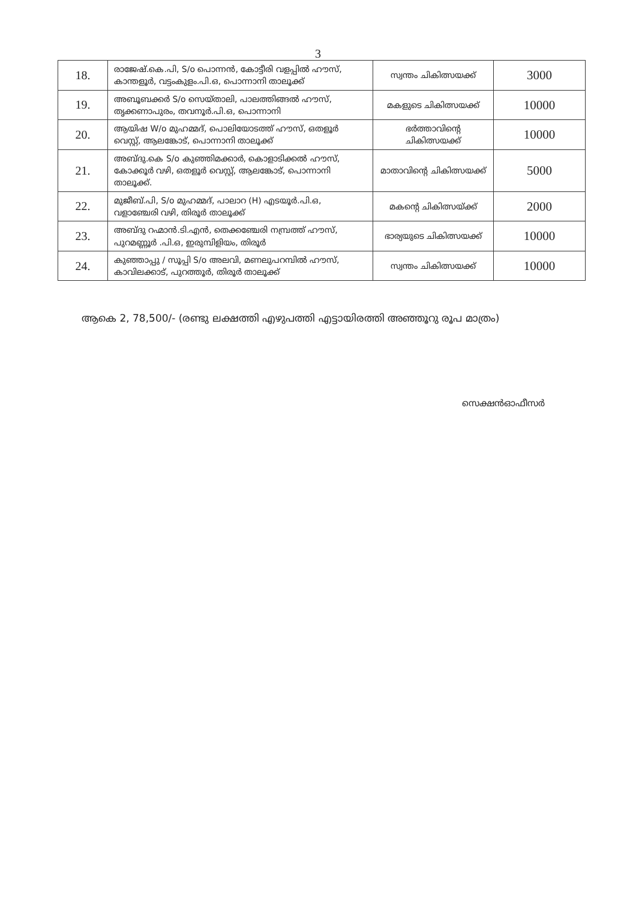3
| 18. | രാജേഷ്.കെ.പി, S/o പൊന്നൻ, കോട്ടീരി വളപ്പിൽ ഹൗസ്, കാന്തളൂർ, വട്ടംകുളം.പി.ഒ, പൊന്നാനി താലൂക്ക് | സ്വന്തം ചികിത്സയക്ക് | 3000 |
| 19. | അബൂബക്കർ S/o സെയ്താലി, പാലത്തിങ്ങൽ ഹൗസ്, തൃക്കണാപുരം, തവനൂർ.പി.ഒ, പൊന്നാനി | മകളുടെ ചികിത്സയക്ക് | 10000 |
| 20. | ആയിഷ W/o മുഹമ്മദ്, പൊലിയോടത്ത് ഹൗസ്, ഒതളൂർ വെസ്റ്റ്, ആലങ്കോട്, പൊന്നാനി താലൂക്ക് | ഭർത്താവിന്റെ ചികിത്സയക്ക് | 10000 |
| 21. | അബ്ദു.കെ S/o കുഞ്ഞിമക്കാർ, കൊളാടിക്കൽ ഹൗസ്, കോക്കൂർ വഴി, ഒതളൂർ വെസ്റ്റ്, ആലങ്കോട്, പൊന്നാനി താലൂക്ക്. | മാതാവിന്റെ ചികിത്സയക്ക് | 5000 |
| 22. | മുജീബ്.പി, S/o മുഹമ്മദ്, പാലാറ (H) എടയൂർ.പി.ഒ, വളാഞ്ചേരി വഴി, തിരൂർ താലൂക്ക് | മകന്റെ ചികിത്സയ്ക്ക് | 2000 |
| 23. | അബ്ദു റഹ്മാൻ.ടി.എൻ, തെക്കഞ്ചേരി നമ്പ്രത്ത് ഹൗസ്, പുറമണ്ണൂർ .പി.ഒ, ഇരുമ്പിളിയം, തിരൂർ | ഭാര്യയുടെ ചികിത്സയക്ക് | 10000 |
| 24. | കുഞ്ഞാപ്പു / സൂപ്പി S/o അലവി, മണലുപറമ്പിൽ ഹൗസ്, കാവിലക്കാട്, പുറത്തൂർ, തിരൂർ താലൂക്ക് | സ്വന്തം ചികിത്സയക്ക് | 10000 |
ആകെ 2, 78,500/- (രണ്ടു ലക്ഷത്തി എഴുപത്തി എട്ടായിരത്തി അഞ്ഞൂറു രൂപ മാത്രം)
സെക്ഷൻഓഫീസർ